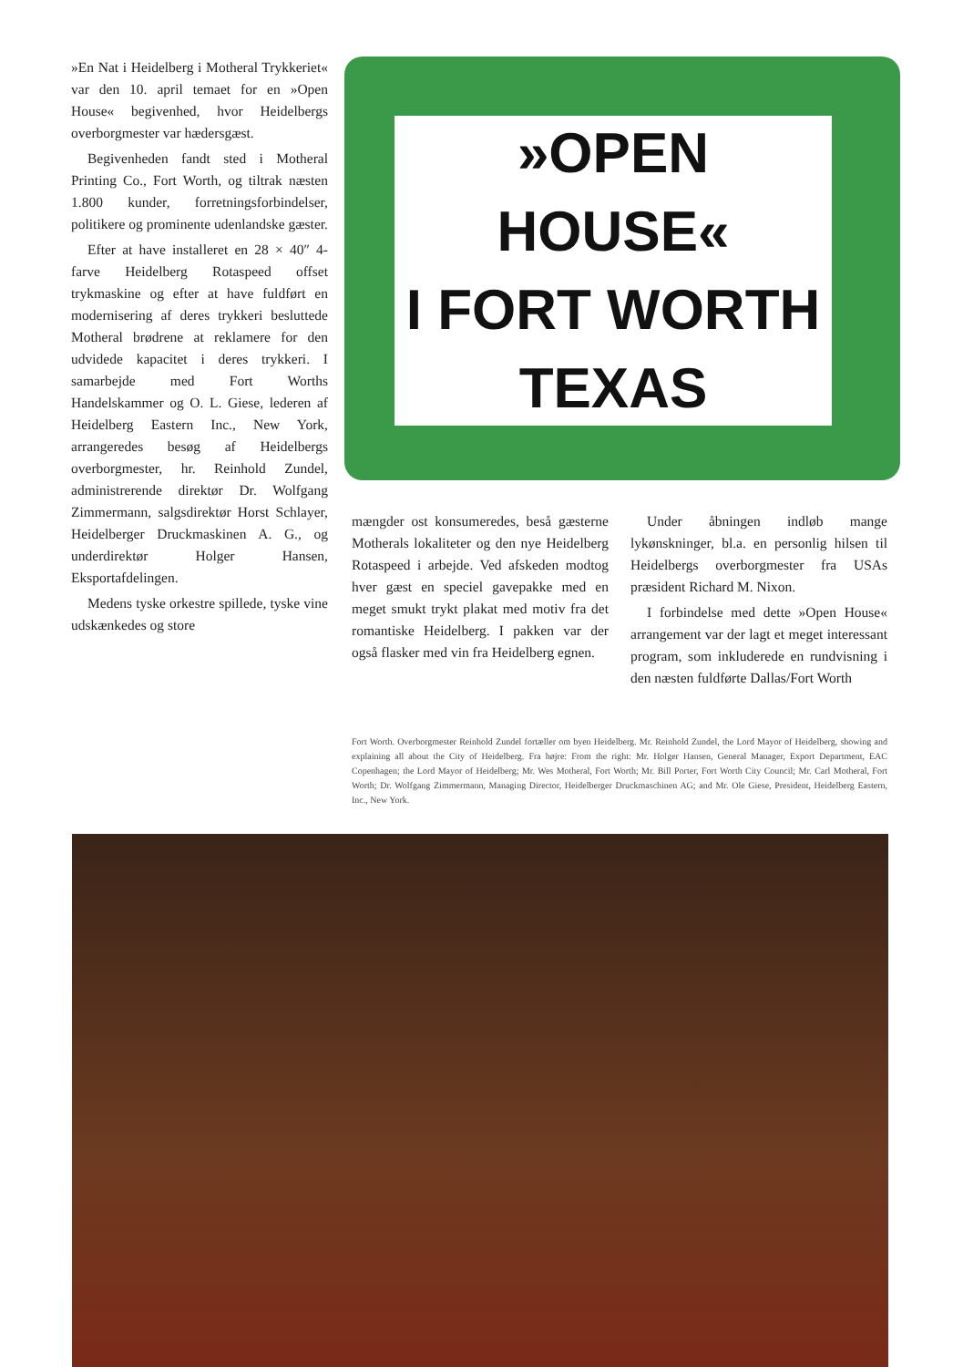»En Nat i Heidelberg i Motheral Trykkeriet« var den 10. april temaet for en »Open House« begivenhed, hvor Heidelbergs overborgmester var hædersgæst.
Begivenheden fandt sted i Motheral Printing Co., Fort Worth, og tiltrak næsten 1.800 kunder, forretningsforbindelser, politikere og prominente udenlandske gæster.
Efter at have installeret en 28 × 40″ 4-farve Heidelberg Rotaspeed offset trykmaskine og efter at have fuldført en modernisering af deres trykkeri besluttede Motheral brødrene at reklamere for den udvidede kapacitet i deres trykkeri. I samarbejde med Fort Worths Handelskammer og O. L. Giese, lederen af Heidelberg Eastern Inc., New York, arrangeredes besøg af Heidelbergs overborgmester, hr. Reinhold Zundel, administrerende direktør Dr. Wolfgang Zimmermann, salgsdirektør Horst Schlayer, Heidelberger Druckmaskinen A. G., og underdirektør Holger Hansen, Eksportafdelingen.
Medens tyske orkestre spillede, tyske vine udskænkedes og store
»OPEN HOUSE«
I FORT WORTH
TEXAS
mængder ost konsumeredes, beså gæsterne Motherals lokaliteter og den nye Heidelberg Rotaspeed i arbejde. Ved afskeden modtog hver gæst en speciel gavepakke med en meget smukt trykt plakat med motiv fra det romantiske Heidelberg. I pakken var der også flasker med vin fra Heidelberg egnen.
Under åbningen indløb mange lykønskninger, bl.a. en personlig hilsen til Heidelbergs overborgmester fra USAs præsident Richard M. Nixon.
I forbindelse med dette »Open House« arrangement var der lagt et meget interessant program, som inkluderede en rundvisning i den næsten fuldførte Dallas/Fort Worth
Fort Worth. Overborgmester Reinhold Zundel fortæller om byen Heidelberg. Mr. Reinhold Zundel, the Lord Mayor of Heidelberg, showing and explaining all about the City of Heidelberg. Fra højre: From the right: Mr. Holger Hansen, General Manager, Export Department, EAC Copenhagen; the Lord Mayor of Heidelberg; Mr. Wes Motheral, Fort Worth; Mr. Bill Porter, Fort Worth City Council; Mr. Carl Motheral, Fort Worth; Dr. Wolfgang Zimmermann, Managing Director, Heidelberger Druckmaschinen AG; and Mr. Ole Giese, President, Heidelberg Eastern, Inc., New York.